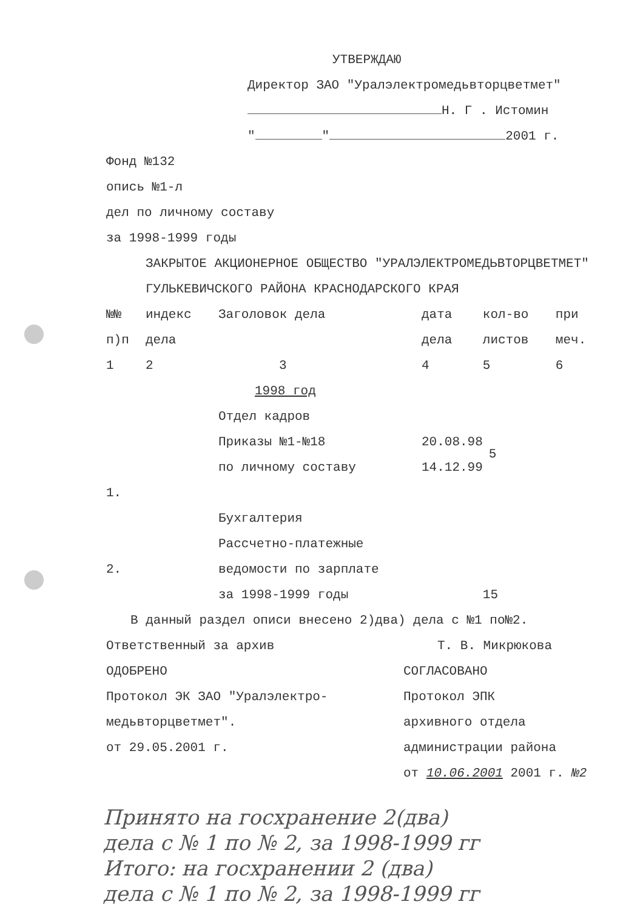УТВЕРЖДАЮ
Директор ЗАО "Уралэлектромедьвторцветмет"
Н. Г . Истомин
" " 2001 г.
Фонд №132
опись №1-л
дел по личному составу
за 1998-1999 годы
ЗАКРЫТОЕ АКЦИОНЕРНОЕ ОБЩЕСТВО "УРАЛЭЛЕКТРОМЕДЬВТОРЦВЕТМЕТ"
ГУЛЬКЕВИЧСКОГО РАЙОНА КРАСНОДАРСКОГО КРАЯ
| №№ | индекс | Заголовок дела | дата | кол-во | при |
| п)п | дела | | дела | листов | меч. |
| 1 | 2 | 3 | 4 | 5 | 6 |
| 1998 год | | | | | |
| | | Отдел кадров | | | |
| | | Приказы №1-№18 | 20.08.98 | 5 | |
| | | по личному составу | 14.12.99 | | |
| 1. | | | | | |
| | | Бухгалтерия | | | |
| | | Рассчетно-платежные | | | |
| 2. | | ведомости по зарплате | | | |
| | | за 1998-1999 годы | | 15 | |
В данный раздел описи внесено 2)два) дела с №1 по№2.
Ответственный за архив Т. В. Микрюкова
ОДОБРЕНО
Протокол ЭК ЗАО "Уралэлектро-
медьвторцветмет".
от 29.05.2001 г.
СОГЛАСОВАНО
Протокол ЭПК
архивного отдела
администрации района
от 10.06.2001 2001 г. №2
Принято на госхранение 2(два)
дела с № 1 по № 2, за 1998-1999 гг
Итого: на госхранении 2 (два)
дела с № 1 по № 2, за 1998-1999 гг